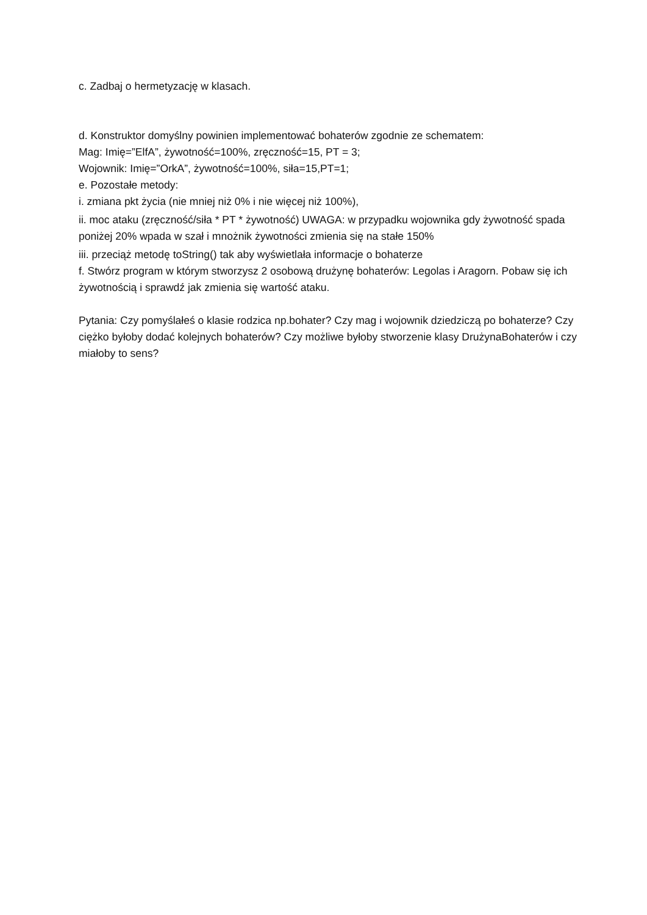c. Zadbaj o hermetyzację w klasach.
d. Konstruktor domyślny powinien implementować bohaterów zgodnie ze schematem:
Mag: Imię=”ElfA”, żywotność=100%, zręczność=15, PT = 3;
Wojownik: Imię=”OrkA”, żywotność=100%, siła=15,PT=1;
e. Pozostałe metody:
i. zmiana pkt życia (nie mniej niż 0% i nie więcej niż 100%),
ii. moc ataku (zręczność/siła * PT * żywotność) UWAGA: w przypadku wojownika gdy żywotność spada poniżej 20% wpada w szał i mnożnik żywotności zmienia się na stałe 150%
iii. przeciąż metodę toString() tak aby wyświetlała informacje o bohaterze
f. Stwórz program w którym stworzysz 2 osobową drużynę bohaterów: Legolas i Aragorn. Pobaw się ich żywotnością i sprawdź jak zmienia się wartość ataku.
Pytania: Czy pomyślałeś o klasie rodzica np.bohater? Czy mag i wojownik dziedziczą po bohaterze? Czy ciężko byłoby dodać kolejnych bohaterów? Czy możliwe byłoby stworzenie klasy DrużynaBohaterów i czy miałoby to sens?